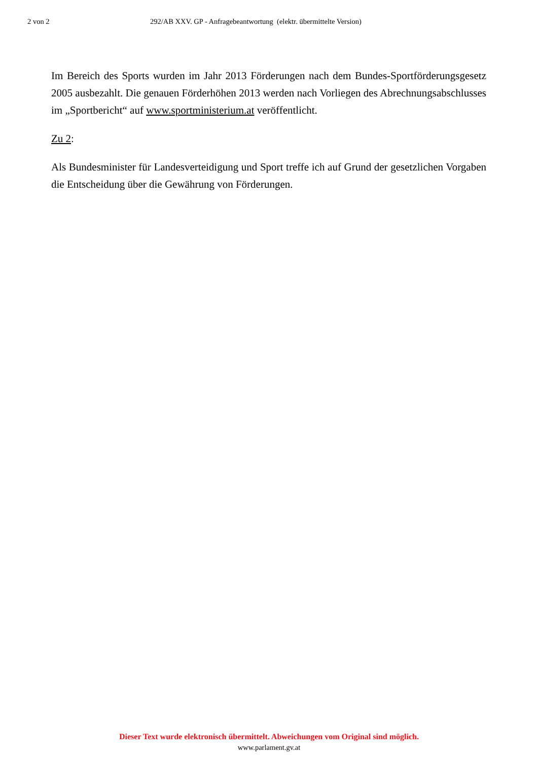2 von 2 292/AB XXV. GP - Anfragebeantwortung (elektr. übermittelte Version)
Im Bereich des Sports wurden im Jahr 2013 Förderungen nach dem Bundes-Sport­förderungsgesetz 2005 ausbezahlt. Die genauen Förderhöhen 2013 werden nach Vorliegen des Abrechnungsabschlusses im „Sportbericht“ auf www.sportministerium.at veröffentlicht.
Zu 2:
Als Bundesminister für Landesverteidigung und Sport treffe ich auf Grund der gesetzlichen Vorgaben die Entscheidung über die Gewährung von Förderungen.
Dieser Text wurde elektronisch übermittelt. Abweichungen vom Original sind möglich.
www.parlament.gv.at